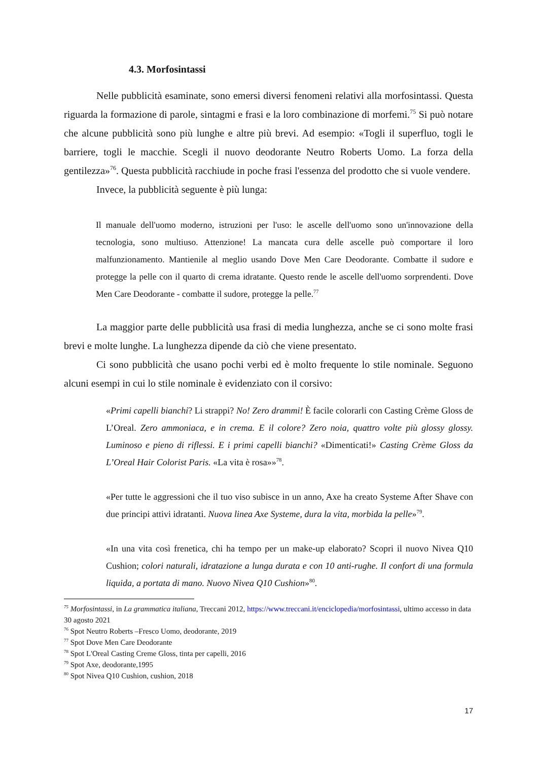4.3. Morfosintassi
Nelle pubblicità esaminate, sono emersi diversi fenomeni relativi alla morfosintassi. Questa riguarda la formazione di parole, sintagmi e frasi e la loro combinazione di morfemi.<sup>75</sup> Si può notare che alcune pubblicità sono più lunghe e altre più brevi. Ad esempio: «Togli il superfluo, togli le barriere, togli le macchie. Scegli il nuovo deodorante Neutro Roberts Uomo. La forza della gentilezza»<sup>76</sup>. Questa pubblicità racchiude in poche frasi l'essenza del prodotto che si vuole vendere.
Invece, la pubblicità seguente è più lunga:
Il manuale dell'uomo moderno, istruzioni per l'uso: le ascelle dell'uomo sono un'innovazione della tecnologia, sono multiuso. Attenzione! La mancata cura delle ascelle può comportare il loro malfunzionamento. Mantienile al meglio usando Dove Men Care Deodorante. Combatte il sudore e protegge la pelle con il quarto di crema idratante. Questo rende le ascelle dell'uomo sorprendenti. Dove Men Care Deodorante - combatte il sudore, protegge la pelle.<sup>77</sup>
La maggior parte delle pubblicità usa frasi di media lunghezza, anche se ci sono molte frasi brevi e molte lunghe. La lunghezza dipende da ciò che viene presentato.
Ci sono pubblicità che usano pochi verbi ed è molto frequente lo stile nominale. Seguono alcuni esempi in cui lo stile nominale è evidenziato con il corsivo:
«Primi capelli bianchi? Li strappi? No! Zero drammi! È facile colorarli con Casting Crème Gloss de L’Oreal. Zero ammoniaca, e in crema. E il colore? Zero noia, quattro volte più glossy glossy. Luminoso e pieno di riflessi. E i primi capelli bianchi? «Dimenticati!» Casting Crème Gloss da L’Oreal Hair Colorist Paris. «La vita è rosa»»<sup>78</sup>.
«Per tutte le aggressioni che il tuo viso subisce in un anno, Axe ha creato Systeme After Shave con due principi attivi idratanti. Nuova linea Axe Systeme, dura la vita, morbida la pelle»<sup>79</sup>.
«In una vita così frenetica, chi ha tempo per un make-up elaborato? Scopri il nuovo Nivea Q10 Cushion; colori naturali, idratazione a lunga durata e con 10 anti-rughe. Il confort di una formula liquida, a portata di mano. Nuovo Nivea Q10 Cushion»<sup>80</sup>.
<sup>75</sup> Morfosintassi, in La grammatica italiana, Treccani 2012, https://www.treccani.it/enciclopedia/morfosintassi, ultimo accesso in data 30 agosto 2021
<sup>76</sup> Spot Neutro Roberts –Fresco Uomo, deodorante, 2019
<sup>77</sup> Spot Dove Men Care Deodorante
<sup>78</sup> Spot L'Oreal Casting Creme Gloss, tinta per capelli, 2016
<sup>79</sup> Spot Axe, deodorante,1995
<sup>80</sup> Spot Nivea Q10 Cushion, cushion, 2018
17